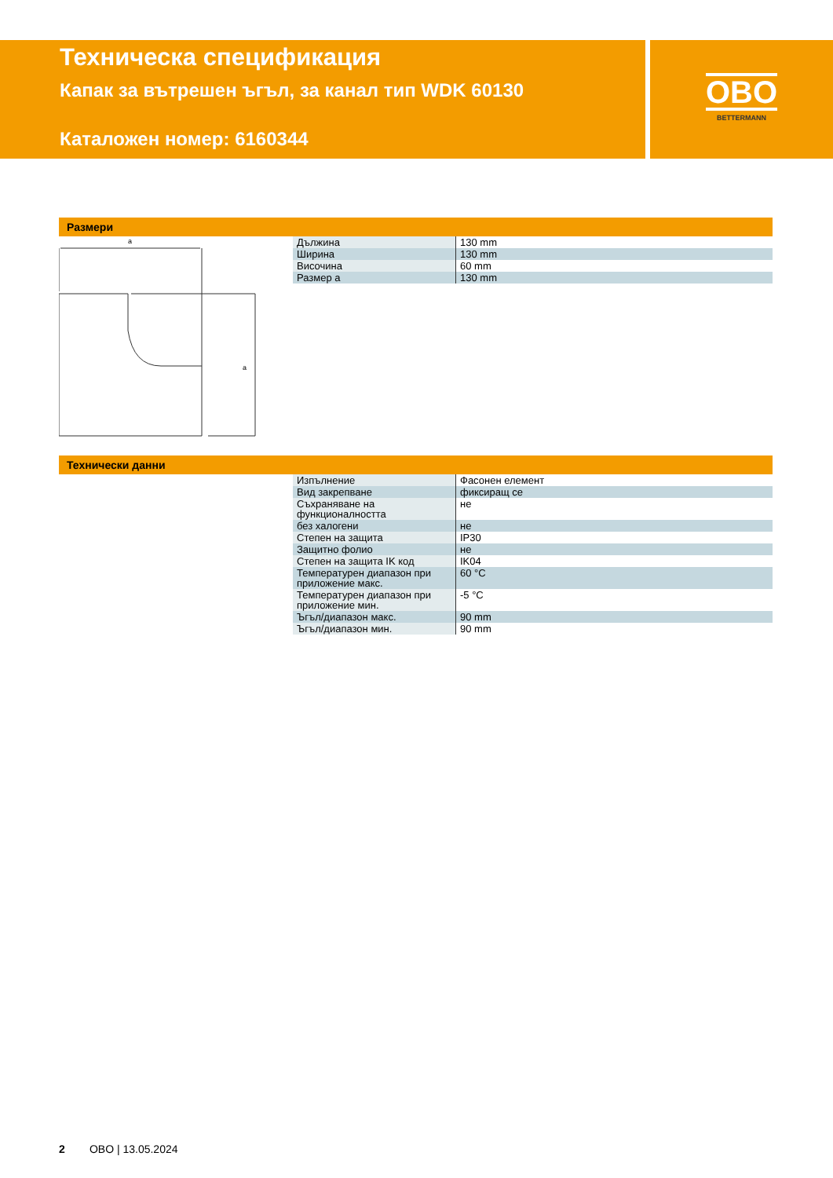Техническа спецификация
Капак за вътрешен ъгъл, за канал тип WDK 60130
Каталожен номер: 6160344
OBO
BETTERMANN
Размери
a
a
| Дължина | 130 mm |
| Ширина | 130 mm |
| Височина | 60 mm |
| Размер a | 130 mm |
Технически данни
| Изпълнение | Фасонен елемент |
| Вид закрепване | фиксиращ се |
| Съхраняване на функционалността | не |
| без халогени | не |
| Степен на защита | IP30 |
| Защитно фолио | не |
| Степен на защита IK код | IK04 |
| Температурен диапазон при приложение макс. | 60 °C |
| Температурен диапазон при приложение мин. | -5 °C |
| Ъгъл/диапазон макс. | 90 mm |
| Ъгъл/диапазон мин. | 90 mm |
2 OBO | 13.05.2024